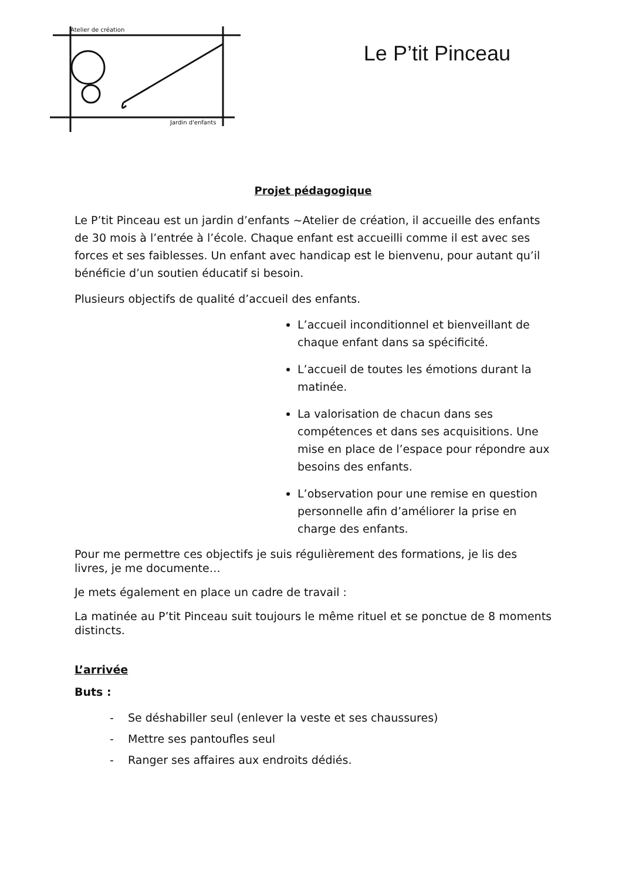Atelier de création
Jardin d'enfants
Le P’tit Pinceau
Projet pédagogique
Le P’tit Pinceau est un jardin d’enfants ~Atelier de création, il accueille des enfants de 30 mois à l’entrée à l’école. Chaque enfant est accueilli comme il est avec ses forces et ses faiblesses. Un enfant avec handicap est le bienvenu, pour autant qu’il bénéficie d’un soutien éducatif si besoin.
Plusieurs objectifs de qualité d’accueil des enfants.
L’accueil inconditionnel et bienveillant de chaque enfant dans sa spécificité.
L’accueil de toutes les émotions durant la matinée.
La valorisation de chacun dans ses compétences et dans ses acquisitions. Une mise en place de l’espace pour répondre aux besoins des enfants.
L’observation pour une remise en question personnelle afin d’améliorer la prise en charge des enfants.
Pour me permettre ces objectifs je suis régulièrement des formations, je lis des livres, je me documente…
Je mets également en place un cadre de travail :
La matinée au P’tit Pinceau suit toujours le même rituel et se ponctue de 8 moments distincts.
L’arrivée
Buts :
- Se déshabiller seul (enlever la veste et ses chaussures)
- Mettre ses pantoufles seul
- Ranger ses affaires aux endroits dédiés.